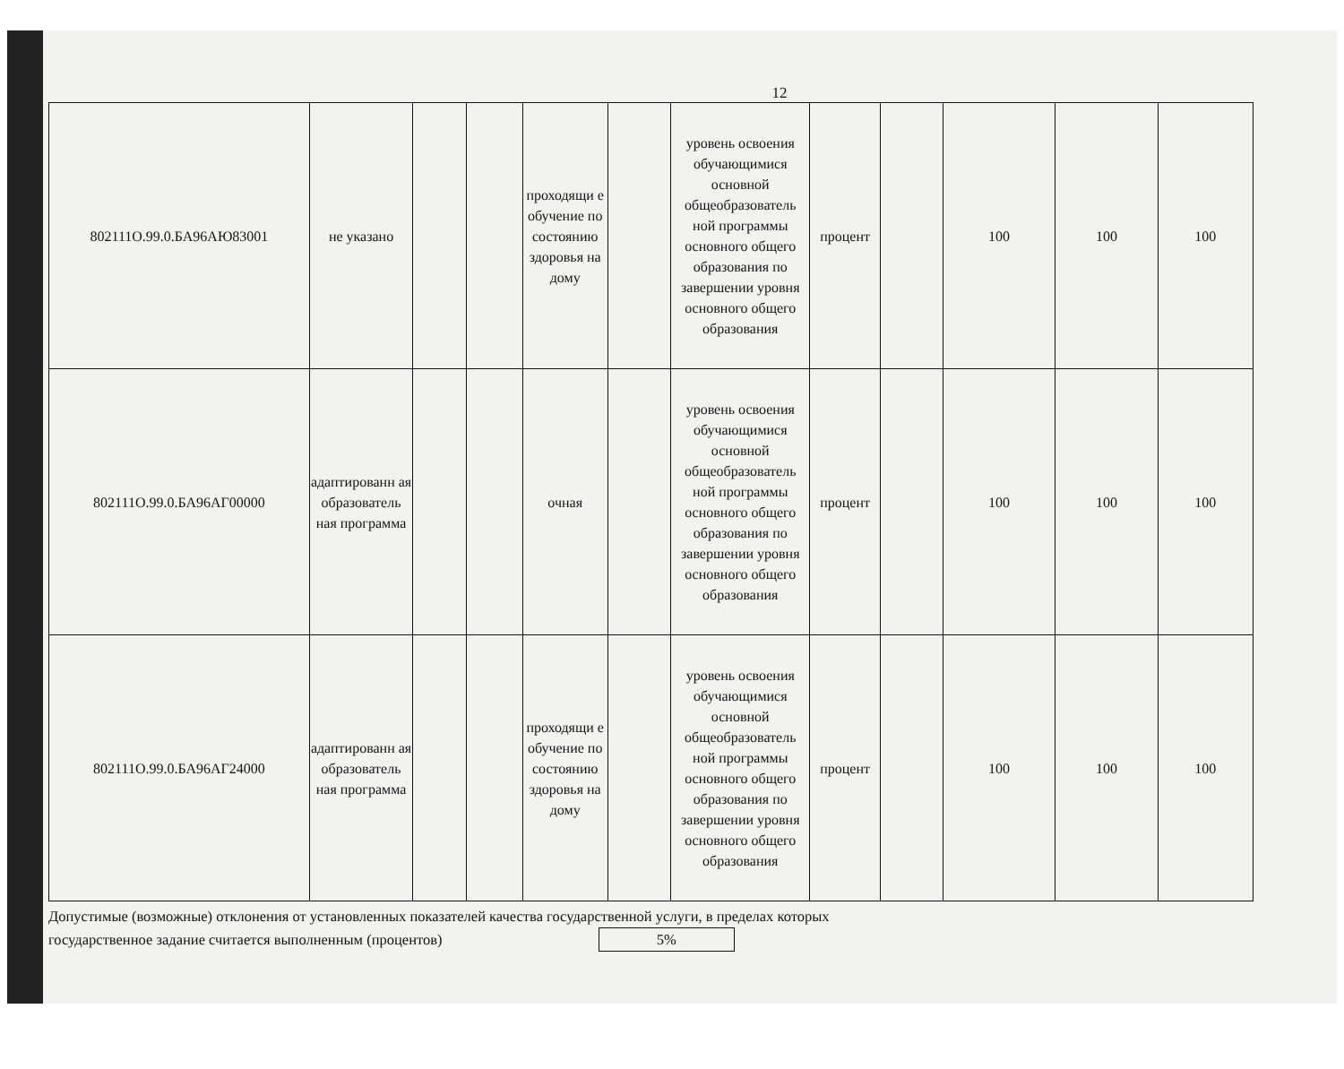12
| 802111О.99.0.БА96АЮ83001 | не указано | | | проходящи е обучение по состоянию здоровья на дому | | уровень освоения обучающимися основной общеобразователь ной программы основного общего образования по завершении уровня основного общего образования | процент | | 100 | 100 | 100 |
| 802111О.99.0.БА96АГ00000 | адаптированн ая образователь ная программа | | | очная | | уровень освоения обучающимися основной общеобразователь ной программы основного общего образования по завершении уровня основного общего образования | процент | | 100 | 100 | 100 |
| 802111О.99.0.БА96АГ24000 | адаптированн ая образователь ная программа | | | проходящи е обучение по состоянию здоровья на дому | | уровень освоения обучающимися основной общеобразователь ной программы основного общего образования по завершении уровня основного общего образования | процент | | 100 | 100 | 100 |
Допустимые (возможные) отклонения от установленных показателей качества государственной услуги, в пределах которых
государственное задание считается выполненным (процентов) 5%